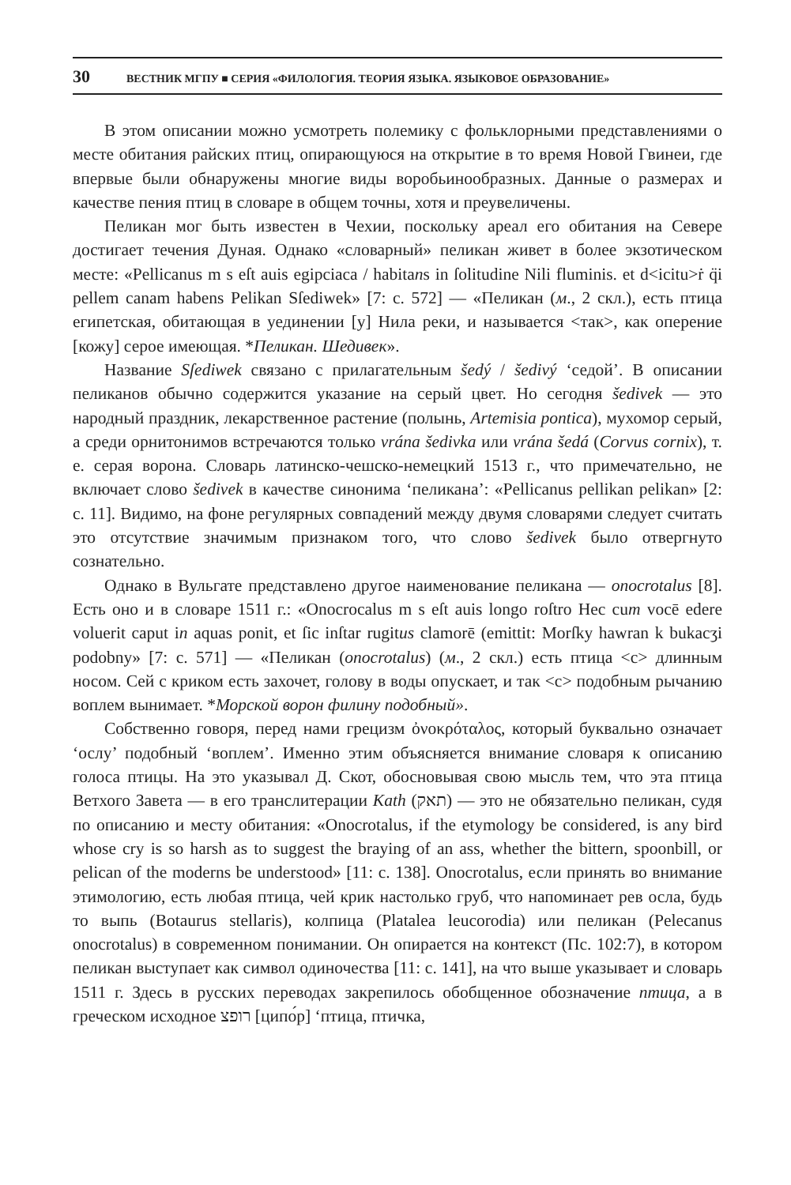30 ВЕСТНИК МГПУ ■ СЕРИЯ «ФИЛОЛОГИЯ. ТЕОРИЯ ЯЗЫКА. ЯЗЫКОВОЕ ОБРАЗОВАНИЕ»
В этом описании можно усмотреть полемику с фольклорными представлениями о месте обитания райских птиц, опирающуюся на открытие в то время Новой Гвинеи, где впервые были обнаружены многие виды воробьинообразных. Данные о размерах и качестве пения птиц в словаре в общем точны, хотя и преувеличены.
Пеликан мог быть известен в Чехии, поскольку ареал его обитания на Севере достигает течения Дуная. Однако «словарный» пеликан живет в более экзотическом месте: «Pellicanus m s eſt auis egipciaca / habitans in ſolitudine Nili fluminis. et d<icitu>ṙ q̈i pellem canam habens Pelikan Sſediwek» [7: c. 572] — «Пеликан (м., 2 скл.), есть птица египетская, обитающая в уединении [у] Нила реки, и называется <так>, как оперение [кожу] серое имеющая. *Пеликан. Шедивек».
Название Sſediwek связано с прилагательным šedý / šedivý ‘седой’. В описании пеликанов обычно содержится указание на серый цвет. Но сегодня šedivek — это народный праздник, лекарственное растение (полынь, Artemisia pontica), мухомор серый, а среди орнитонимов встречаются только vrána šedivka или vrána šedá (Corvus cornix), т. е. серая ворона. Словарь латинско-чешско-немецкий 1513 г., что примечательно, не включает слово šedivek в качестве синонима ‘пеликана’: «Pellicanus pellikan pelikan» [2: c. 11]. Видимо, на фоне регулярных совпадений между двумя словарями следует считать это отсутствие значимым признаком того, что слово šedivek было отвергнуто сознательно.
Однако в Вульгате представлено другое наименование пеликана — onocrotalus [8]. Есть оно и в словаре 1511 г.: «Onocrocalus m s eſt auis longo roſtro Hec cum vocē edere voluerit caput in aquas ponit, et ſic inſtar rugitus clamorē (emittit: Morſky hawran k bukacʒi podobny» [7: c. 571] — «Пеликан (onocrotalus) (м., 2 скл.) есть птица <с> длинным носом. Сей с криком есть захочет, голову в воды опускает, и так <с> подобным рычанию воплем вынимает. *Морской ворон филину подобный».
Собственно говоря, перед нами грецизм ὀνοκρόταλος, который буквально означает ‘ослу’ подобный ‘воплем’. Именно этим объясняется внимание словаря к описанию голоса птицы. На это указывал Д. Скот, обосновывая свою мысль тем, что эта птица Ветхого Завета — в его транслитерации Kath (תאק) — это не обязательно пеликан, судя по описанию и месту обитания: «Onocrotalus, if the etymology be considered, is any bird whose cry is so harsh as to suggest the braying of an ass, whether the bittern, spoonbill, or pelican of the moderns be understood» [11: c. 138]. Onocrotalus, если принять во внимание этимологию, есть любая птица, чей крик настолько груб, что напоминает рев осла, будь то выпь (Botaurus stellaris), колпица (Platalea leucorodia) или пеликан (Pelecanus onocrotalus) в современном понимании. Он опирается на контекст (Пс. 102:7), в котором пеликан выступает как символ одиночества [11: c. 141], на что выше указывает и словарь 1511 г. Здесь в русских переводах закрепилось обобщенное обозначение птица, а в греческом исходное רופצ [ципо́р] ‘птица, птичка,